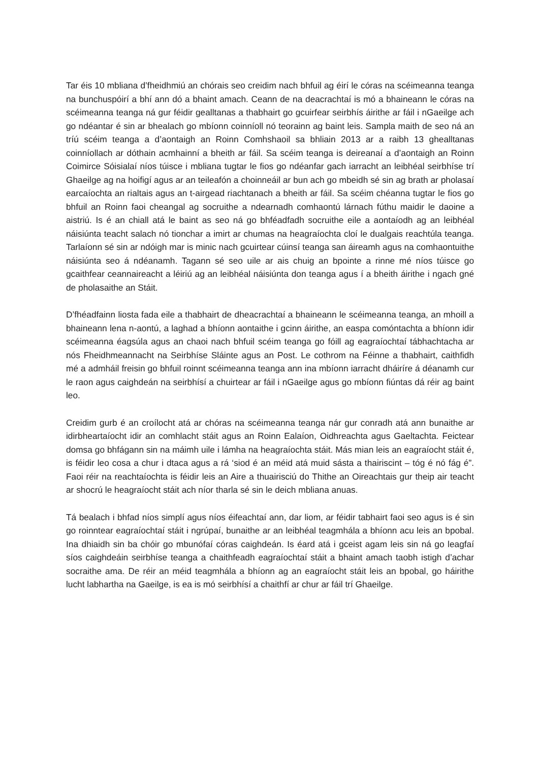Tar éis 10 mbliana d’fheidhmiú an chórais seo creidim nach bhfuil ag éirí le córas na scéimeanna teanga na bunchuspóirí a bhí ann dó a bhaint amach. Ceann de na deacrachtaí is mó a bhaineann le córas na scéimeanna teanga ná gur féidir gealltanas a thabhairt go gcuirfear seirbhís áirithe ar fáil i nGaeilge ach go ndéantar é sin ar bhealach go mbíonn coinníoll nó teorainn ag baint leis. Sampla maith de seo ná an tríú scéim teanga a d’aontaigh an Roinn Comhshaoil sa bhliain 2013 ar a raibh 13 ghealltanas coinníollach ar dóthain acmhainní a bheith ar fáil. Sa scéim teanga is deireanaí a d’aontaigh an Roinn Coimirce Sóisialaí níos túisce i mbliana tugtar le fios go ndéanfar gach iarracht an leibhéal seirbhíse trí Ghaeilge ag na hoifigí agus ar an teileafón a choinneáil ar bun ach go mbeidh sé sin ag brath ar pholasaí earcaíochta an rialtais agus an t-airgead riachtanach a bheith ar fáil. Sa scéim chéanna tugtar le fios go bhfuil an Roinn faoi cheangal ag socruithe a ndearnadh comhaontú lárnach fúthu maidir le daoine a aistriú. Is é an chiall atá le baint as seo ná go bhféadfadh socruithe eile a aontaíodh ag an leibhéal náisiúnta teacht salach nó tionchar a imirt ar chumas na heagraíochta cloí le dualgais reachtúla teanga. Tarlaíonn sé sin ar ndóigh mar is minic nach gcuirtear cúinsí teanga san áireamh agus na comhaontuithe náisiúnta seo á ndéanamh. Tagann sé seo uile ar ais chuig an bpointe a rinne mé níos túisce go gcaithfear ceannaireacht a léiriú ag an leibhéal náisiúnta don teanga agus í a bheith áirithe i ngach gné de pholasaithe an Stáit.
D’fhéadfainn liosta fada eile a thabhairt de dheacrachtaí a bhaineann le scéimeanna teanga, an mhoill a bhaineann lena n-aontú, a laghad a bhíonn aontaithe i gcinn áirithe, an easpa comóntachta a bhíonn idir scéimeanna éagsúla agus an chaoi nach bhfuil scéim teanga go fóill ag eagraíochtaí tábhachtacha ar nós Fheidhmeannacht na Seirbhíse Sláinte agus an Post. Le cothrom na Féinne a thabhairt, caithfidh mé a admháil freisin go bhfuil roinnt scéimeanna teanga ann ina mbíonn iarracht dháiríre á déanamh cur le raon agus caighdeán na seirbhísí a chuirtear ar fáil i nGaeilge agus go mbíonn fiúntas dá réir ag baint leo.
Creidim gurb é an croílocht atá ar chóras na scéimeanna teanga nár gur conradh atá ann bunaithe ar idirbheartaíocht idir an comhlacht stáit agus an Roinn Ealaíon, Oidhreachta agus Gaeltachta. Feictear domsa go bhfágann sin na máimh uile i lámha na heagraíochta stáit. Más mian leis an eagraíocht stáit é, is féidir leo cosa a chur i dtaca agus a rá ‘siod é an méid atá muid sásta a thairiscint – tóg é nó fág é”. Faoi réir na reachtaíochta is féidir leis an Aire a thuairisciú do Thithe an Oireachtais gur theip air teacht ar shocrú le heagraíocht stáit ach níor tharla sé sin le deich mbliana anuas.
Tá bealach i bhfad níos simplí agus níos éifeachtaí ann, dar liom, ar féidir tabhairt faoi seo agus is é sin go roinntear eagraíochtaí stáit i ngrúpaí, bunaithe ar an leibhéal teagmhála a bhíonn acu leis an bpobal. Ina dhiaidh sin ba chóir go mbunófaí córas caighdeán. Is éard atá i gceist agam leis sin ná go leagfaí síos caighdeáin seirbhíse teanga a chaithfeadh eagraíochtaí stáit a bhaint amach taobh istigh d’achar socraithe ama. De réir an méid teagmhála a bhíonn ag an eagraíocht stáit leis an bpobal, go háirithe lucht labhartha na Gaeilge, is ea is mó seirbhísí a chaithfí ar chur ar fáil trí Ghaeilge.